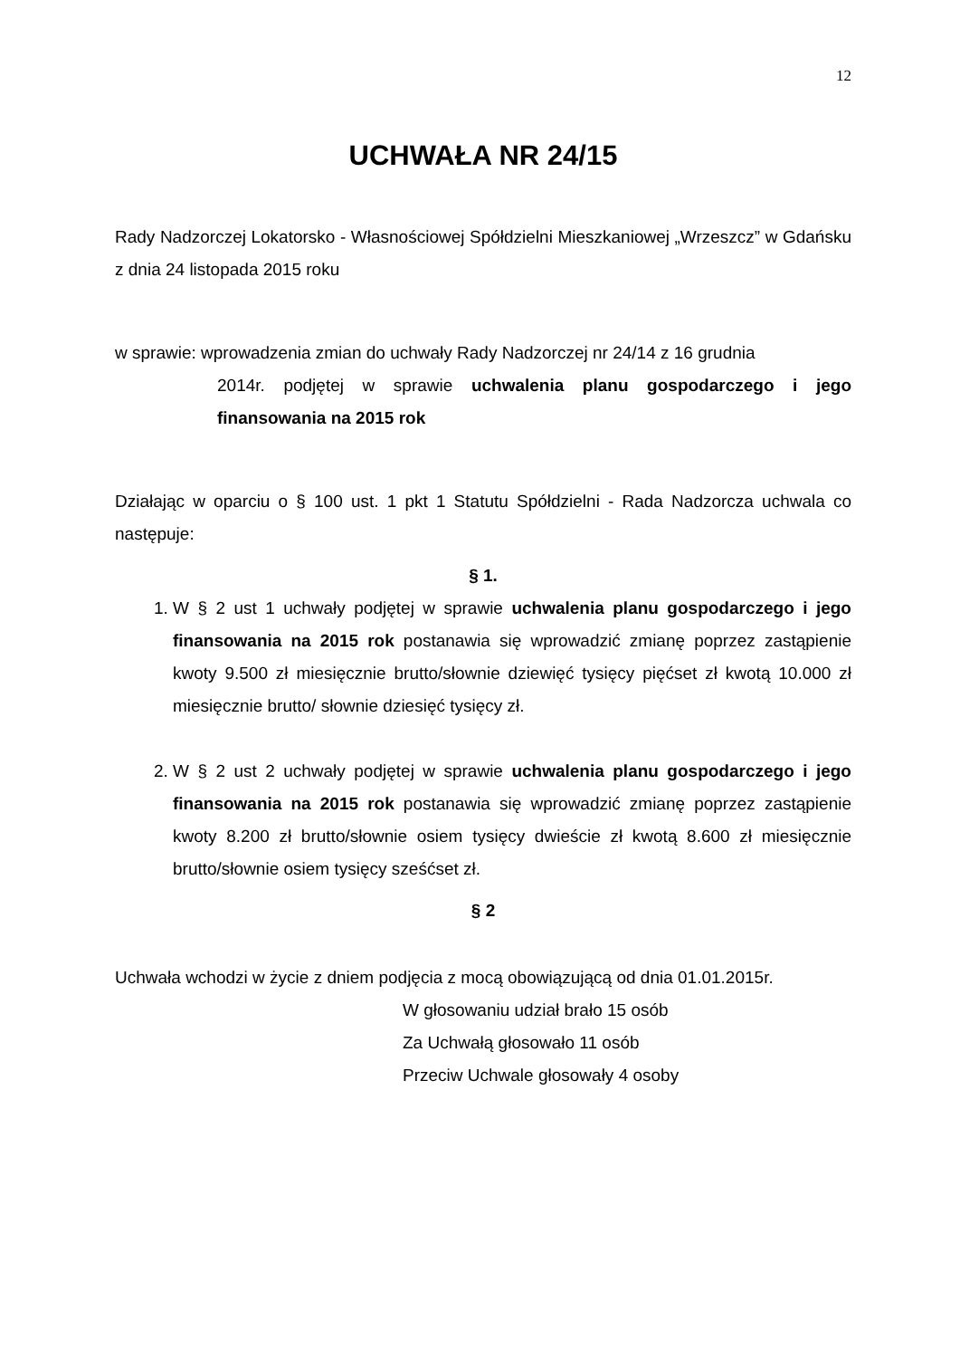12
UCHWAŁA NR 24/15
Rady Nadzorczej Lokatorsko - Własnościowej Spółdzielni Mieszkaniowej „Wrzeszcz” w Gdańsku z dnia 24 listopada 2015 roku
w sprawie: wprowadzenia zmian do uchwały Rady Nadzorczej nr 24/14 z 16 grudnia
2014r. podjętej w sprawie uchwalenia planu gospodarczego i jego finansowania na 2015 rok
Działając w oparciu o § 100 ust. 1 pkt 1 Statutu Spółdzielni - Rada Nadzorcza uchwala co następuje:
§ 1.
1. W § 2 ust 1 uchwały podjętej w sprawie uchwalenia planu gospodarczego i jego finansowania na 2015 rok postanawia się wprowadzić zmianę poprzez zastąpienie kwoty 9.500 zł miesięcznie brutto/słownie dziewięć tysięcy pięćset zł kwotą 10.000 zł miesięcznie brutto/ słownie dziesięć tysięcy zł.
2. W § 2 ust 2 uchwały podjętej w sprawie uchwalenia planu gospodarczego i jego finansowania na 2015 rok postanawia się wprowadzić zmianę poprzez zastąpienie kwoty 8.200 zł brutto/słownie osiem tysięcy dwieście zł kwotą 8.600 zł miesięcznie brutto/słownie osiem tysięcy sześćset zł.
§ 2
Uchwała wchodzi w życie z dniem podjęcia z mocą obowiązującą od dnia 01.01.2015r.
W głosowaniu udział brało 15 osób
Za Uchwałą głosowało 11 osób
Przeciw Uchwale głosowały 4 osoby